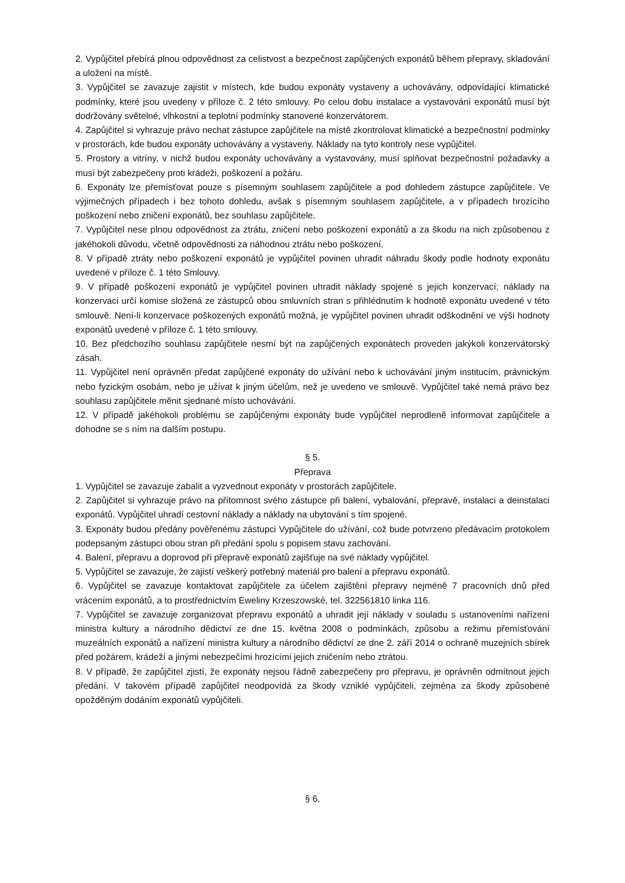2. Vypůjčitel přebírá plnou odpovědnost za celistvost a bezpečnost zapůjčených exponátů během přepravy, skladování a uložení na místě.
3. Vypůjčitel se zavazuje zajistit v místech, kde budou exponáty vystaveny a uchovávány, odpovídající klimatické podmínky, které jsou uvedeny v příloze č. 2 této smlouvy. Po celou dobu instalace a vystavování exponátů musí být dodržovány světelné, vlhkostní a teplotní podmínky stanovené konzervátorem.
4. Zapůjčitel si vyhrazuje právo nechat zástupce zapůjčitele na místě zkontrolovat klimatické a bezpečnostní podmínky v prostorách, kde budou exponáty uchovávány a vystaveny. Náklady na tyto kontroly nese vypůjčitel.
5. Prostory a vitríny, v nichž budou exponáty uchovávány a vystavovány, musí splňovat bezpečnostní požadavky a musí být zabezpečeny proti krádeži, poškození a požáru.
6. Exponáty lze přemísťovat pouze s písemným souhlasem zapůjčitele a pod dohledem zástupce zapůjčitele. Ve výjimečných případech i bez tohoto dohledu, avšak s písemným souhlasem zapůjčitele, a v případech hrozícího poškození nebo zničení exponátů, bez souhlasu zapůjčitele.
7. Vypůjčitel nese plnou odpovědnost za ztrátu, zničení nebo poškození exponátů a za škodu na nich způsobenou z jakéhokoli důvodu, včetně odpovědnosti za náhodnou ztrátu nebo poškození.
8. V případě ztráty nebo poškození exponátů je vypůjčitel povinen uhradit náhradu škody podle hodnoty exponátu uvedené v příloze č. 1 této Smlouvy.
9. V případě poškození exponátů je vypůjčitel povinen uhradit náklady spojené s jejich konzervací; náklady na konzervaci určí komise složená ze zástupců obou smluvních stran s přihlédnutím k hodnotě exponátu uvedené v této smlouvě. Není-li konzervace poškozených exponátů možná, je vypůjčitel povinen uhradit odškodnění ve výši hodnoty exponátů uvedené v příloze č. 1 této smlouvy.
10. Bez předchozího souhlasu zapůjčitele nesmí být na zapůjčených exponátech proveden jakýkoli konzervátorský zásah.
11. Vypůjčitel není oprávněn předat zapůjčené exponáty do užívání nebo k uchovávání jiným institucím, právnickým nebo fyzickým osobám, nebo je užívat k jiným účelům, než je uvedeno ve smlouvě. Vypůjčitel také nemá právo bez souhlasu zapůjčitele měnit sjednané místo uchovávání.
12. V případě jakéhokoli problému se zapůjčenými exponáty bude vypůjčitel neprodleně informovat zapůjčitele a dohodne se s ním na dalším postupu.
§ 5.
Přeprava
1. Vypůjčitel se zavazuje zabalit a vyzvednout exponáty v prostorách zapůjčitele.
2. Zapůjčitel si vyhrazuje právo na přítomnost svého zástupce při balení, vybalování, přepravě, instalaci a deinstalaci exponátů. Vypůjčitel uhradí cestovní náklady a náklady na ubytování s tím spojené.
3. Exponáty budou předány pověřenému zástupci Vypůjčitele do užívání, což bude potvrzeno předávacím protokolem podepsaným zástupci obou stran při předání spolu s popisem stavu zachování.
4. Balení, přepravu a doprovod při přepravě exponátů zajišťuje na své náklady vypůjčitel.
5. Vypůjčitel se zavazuje, že zajistí veškerý potřebný materiál pro balení a přepravu exponátů.
6. Vypůjčitel se zavazuje kontaktovat zapůjčitele za účelem zajištění přepravy nejméně 7 pracovních dnů před vrácením exponátů, a to prostřednictvím Eweliny Krzeszowské, tel. 322561810 linka 116.
7. Vypůjčitel se zavazuje zorganizovat přepravu exponátů a uhradit její náklady v souladu s ustanoveními nařízení ministra kultury a národního dědictví ze dne 15. května 2008 o podmínkách, způsobu a režimu přemísťování muzeálních exponátů a nařízení ministra kultury a národního dědictví ze dne 2. září 2014 o ochraně muzejních sbírek před požárem, krádeží a jinými nebezpečími hrozícími jejich zničením nebo ztrátou.
8. V případě, že zapůjčitel zjistí, že exponáty nejsou řádně zabezpečeny pro přepravu, je oprávněn odmítnout jejich předání. V takovém případě zapůjčitel neodpovídá za škody vzniklé vypůjčiteli, zejména za škody způsobené opožděným dodáním exponátů vypůjčiteli.
§ 6.